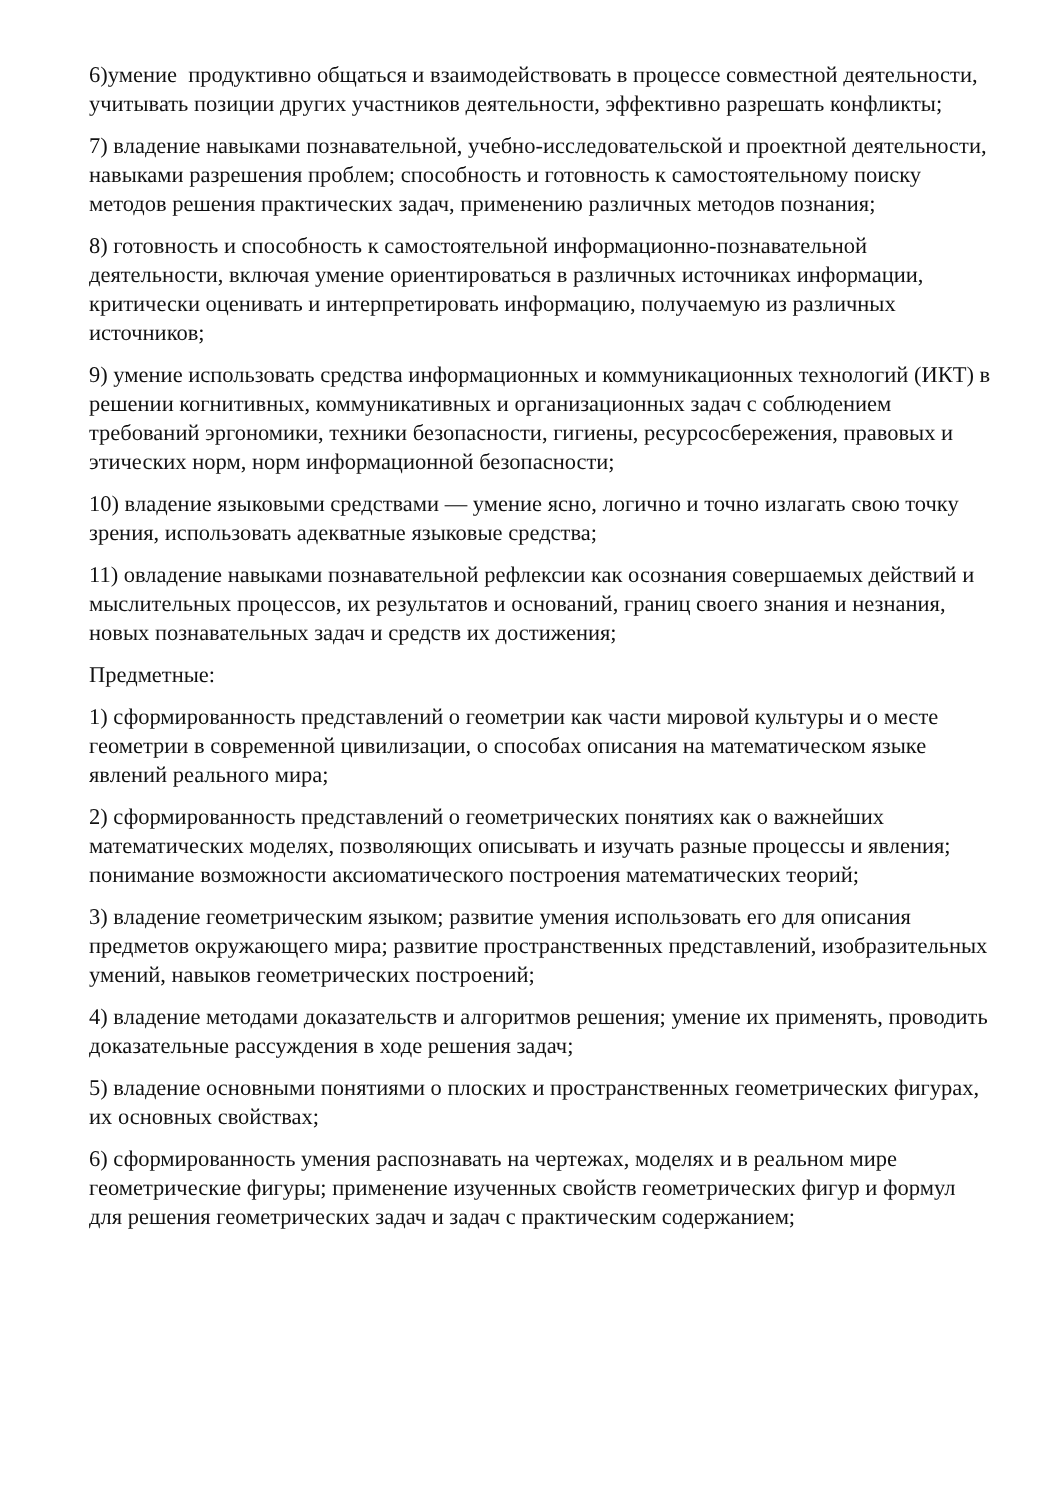6)умение продуктивно общаться и взаимодействовать в процессе совместной деятельности, учитывать позиции других участников деятельности, эффективно разрешать конфликты;
7) владение навыками познавательной, учебно-исследовательской и проектной деятельности, навыками разрешения проблем; способность и готовность к самостоятельному поиску методов решения практических задач, применению различных методов познания;
8) готовность и способность к самостоятельной информационно-познавательной деятельности, включая умение ориентироваться в различных источниках информации, критически оценивать и интерпретировать информацию, получаемую из различных источников;
9) умение использовать средства информационных и коммуникационных технологий (ИКТ) в решении когнитивных, коммуникативных и организационных задач с соблюдением требований эргономики, техники безопасности, гигиены, ресурсосбережения, правовых и этических норм, норм информационной безопасности;
10) владение языковыми средствами — умение ясно, логично и точно излагать свою точку зрения, использовать адекватные языковые средства;
11) овладение навыками познавательной рефлексии как осознания совершаемых действий и мыслительных процессов, их результатов и оснований, границ своего знания и незнания, новых познавательных задач и средств их достижения;
Предметные:
1) сформированность представлений о геометрии как части мировой культуры и о месте геометрии в современной цивилизации, о способах описания на математическом языке явлений реального мира;
2) сформированность представлений о геометрических понятиях как о важнейших математических моделях, позволяющих описывать и изучать разные процессы и явления; понимание возможности аксиоматического построения математических теорий;
3) владение геометрическим языком; развитие умения использовать его для описания предметов окружающего мира; развитие пространственных представлений, изобразительных умений, навыков геометрических построений;
4) владение методами доказательств и алгоритмов решения; умение их применять, проводить доказательные рассуждения в ходе решения задач;
5) владение основными понятиями о плоских и пространственных геометрических фигурах, их основных свойствах;
6) сформированность умения распознавать на чертежах, моделях и в реальном мире геометрические фигуры; применение изученных свойств геометрических фигур и формул для решения геометрических задач и задач с практическим содержанием;